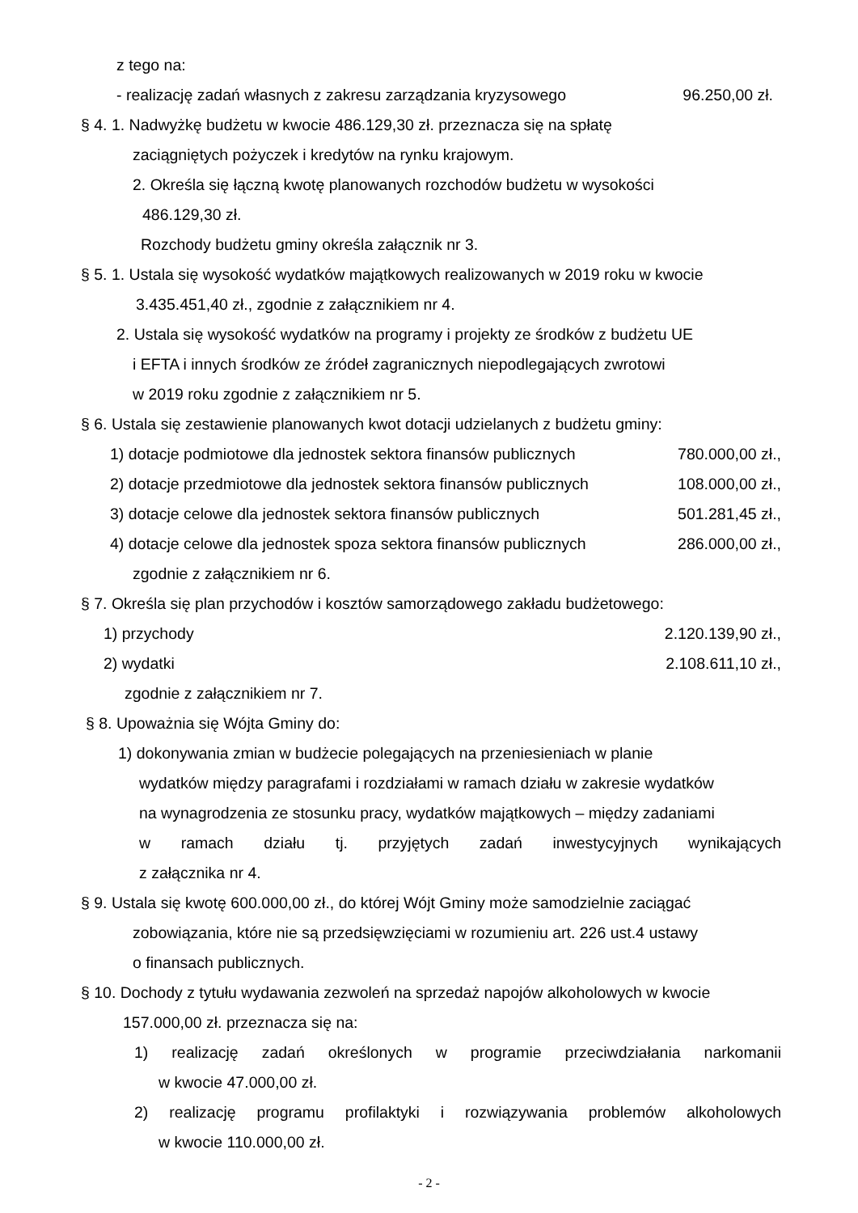z tego na:
- realizację zadań własnych z zakresu zarządzania kryzysowego 96.250,00 zł.
§ 4. 1. Nadwyżkę budżetu w kwocie 486.129,30 zł. przeznacza się na spłatę
zaciągniętych pożyczek i kredytów na rynku krajowym.
2. Określa się łączną kwotę planowanych rozchodów budżetu w wysokości
486.129,30 zł.
Rozchody budżetu gminy określa załącznik nr 3.
§ 5. 1. Ustala się wysokość wydatków majątkowych realizowanych w 2019 roku w kwocie
3.435.451,40 zł., zgodnie z załącznikiem nr 4.
2. Ustala się wysokość wydatków na programy i projekty ze środków z budżetu UE
i EFTA i innych środków ze źródeł zagranicznych niepodlegających zwrotowi
w 2019 roku zgodnie z załącznikiem nr 5.
§ 6. Ustala się zestawienie planowanych kwot dotacji udzielanych z budżetu gminy:
1) dotacje podmiotowe dla jednostek sektora finansów publicznych 780.000,00 zł.,
2) dotacje przedmiotowe dla jednostek sektora finansów publicznych 108.000,00 zł.,
3) dotacje celowe dla jednostek sektora finansów publicznych 501.281,45 zł.,
4) dotacje celowe dla jednostek spoza sektora finansów publicznych 286.000,00 zł.,
zgodnie z załącznikiem nr 6.
§ 7. Określa się plan przychodów i kosztów samorządowego zakładu budżetowego:
1) przychody 2.120.139,90 zł.,
2) wydatki 2.108.611,10 zł.,
zgodnie z załącznikiem nr 7.
§ 8. Upoważnia się Wójta Gminy do:
1) dokonywania zmian w budżecie polegających na przeniesieniach w planie
wydatków między paragrafami i rozdziałami w ramach działu w zakresie wydatków
na wynagrodzenia ze stosunku pracy, wydatków majątkowych – między zadaniami
w ramach działu tj. przyjętych zadań inwestycyjnych wynikających
z załącznika nr 4.
§ 9. Ustala się kwotę 600.000,00 zł., do której Wójt Gminy może samodzielnie zaciągać
zobowiązania, które nie są przedsięwzięciami w rozumieniu art. 226 ust.4 ustawy
o finansach publicznych.
§ 10. Dochody z tytułu wydawania zezwoleń na sprzedaż napojów alkoholowych w kwocie
157.000,00 zł. przeznacza się na:
1) realizację zadań określonych w programie przeciwdziałania narkomanii
w kwocie 47.000,00 zł.
2) realizację programu profilaktyki i rozwiązywania problemów alkoholowych
w kwocie 110.000,00 zł.
- 2 -